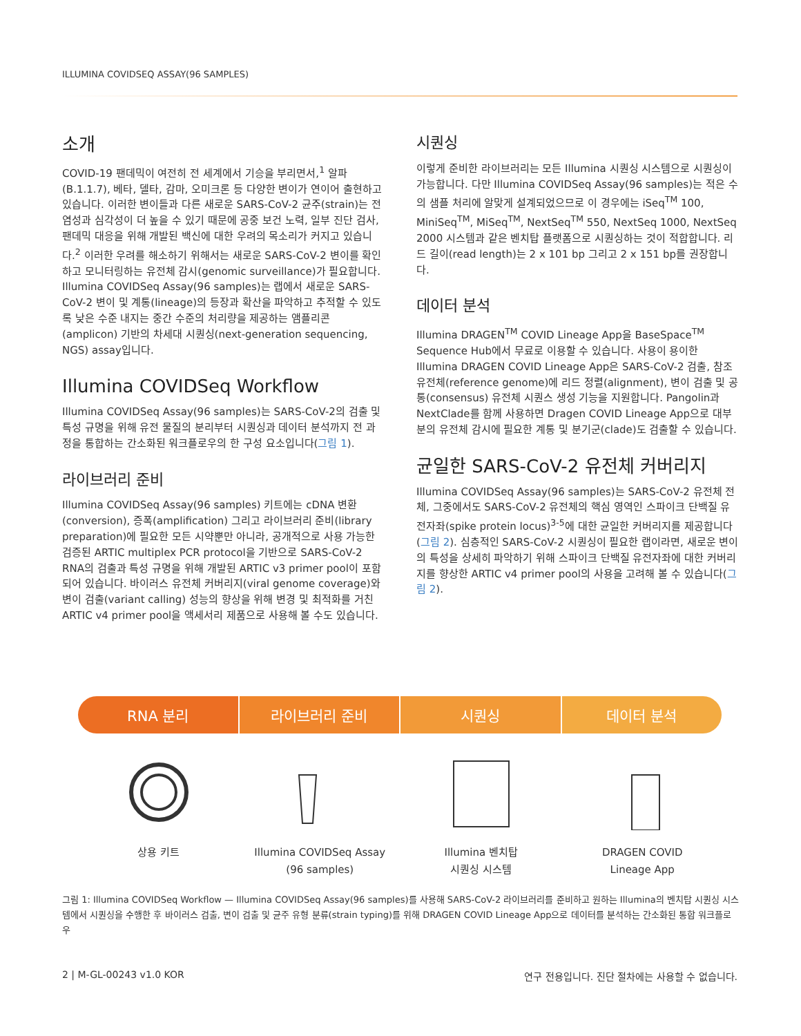ILLUMINA COVIDSEQ ASSAY(96 SAMPLES)
소개
COVID-19 팬데믹이 여전히 전 세계에서 기승을 부리면서,<sup>1</sup> 알파(B.1.1.7), 베타, 델타, 감마, 오미크론 등 다양한 변이가 연이어 출현하고 있습니다. 이러한 변이들과 다른 새로운 SARS-CoV-2 균주(strain)는 전염성과 심각성이 더 높을 수 있기 때문에 공중 보건 노력, 일부 진단 검사, 팬데믹 대응을 위해 개발된 백신에 대한 우려의 목소리가 커지고 있습니다.<sup>2</sup> 이러한 우려를 해소하기 위해서는 새로운 SARS-CoV-2 변이를 확인하고 모니터링하는 유전체 감시(genomic surveillance)가 필요합니다. Illumina COVIDSeq Assay(96 samples)는 랩에서 새로운 SARS-CoV-2 변이 및 계통(lineage)의 등장과 확산을 파악하고 추적할 수 있도록 낮은 수준 내지는 중간 수준의 처리량을 제공하는 앰플리콘(amplicon) 기반의 차세대 시퀀싱(next-generation sequencing, NGS) assay입니다.
Illumina COVIDSeq Workflow
Illumina COVIDSeq Assay(96 samples)는 SARS-CoV-2의 검출 및 특성 규명을 위해 유전 물질의 분리부터 시퀀싱과 데이터 분석까지 전 과정을 통합하는 간소화된 워크플로우의 한 구성 요소입니다(그림 1).
라이브러리 준비
Illumina COVIDSeq Assay(96 samples) 키트에는 cDNA 변환(conversion), 증폭(amplification) 그리고 라이브러리 준비(library preparation)에 필요한 모든 시약뿐만 아니라, 공개적으로 사용 가능한 검증된 ARTIC multiplex PCR protocol을 기반으로 SARS-CoV-2 RNA의 검출과 특성 규명을 위해 개발된 ARTIC v3 primer pool이 포함되어 있습니다. 바이러스 유전체 커버리지(viral genome coverage)와 변이 검출(variant calling) 성능의 향상을 위해 변경 및 최적화를 거친 ARTIC v4 primer pool을 액세서리 제품으로 사용해 볼 수도 있습니다.
시퀀싱
이렇게 준비한 라이브러리는 모든 Illumina 시퀀싱 시스템으로 시퀀싱이 가능합니다. 다만 Illumina COVIDSeq Assay(96 samples)는 적은 수의 샘플 처리에 알맞게 설계되었으므로 이 경우에는 iSeq<sup>TM</sup> 100, MiniSeq<sup>TM</sup>, MiSeq<sup>TM</sup>, NextSeq<sup>TM</sup> 550, NextSeq 1000, NextSeq 2000 시스템과 같은 벤치탑 플랫폼으로 시퀀싱하는 것이 적합합니다. 리드 길이(read length)는 2 x 101 bp 그리고 2 x 151 bp를 권장합니다.
데이터 분석
Illumina DRAGEN<sup>TM</sup> COVID Lineage App을 BaseSpace<sup>TM</sup> Sequence Hub에서 무료로 이용할 수 있습니다. 사용이 용이한 Illumina DRAGEN COVID Lineage App은 SARS-CoV-2 검출, 참조 유전체(reference genome)에 리드 정렬(alignment), 변이 검출 및 공통(consensus) 유전체 시퀀스 생성 기능을 지원합니다. Pangolin과 NextClade를 함께 사용하면 Dragen COVID Lineage App으로 대부분의 유전체 감시에 필요한 계통 및 분기군(clade)도 검출할 수 있습니다.
균일한 SARS-CoV-2 유전체 커버리지
Illumina COVIDSeq Assay(96 samples)는 SARS-CoV-2 유전체 전체, 그중에서도 SARS-CoV-2 유전체의 핵심 영역인 스파이크 단백질 유전자좌(spike protein locus)<sup>3-5</sup>에 대한 균일한 커버리지를 제공합니다(그림 2). 심층적인 SARS-CoV-2 시퀀싱이 필요한 랩이라면, 새로운 변이의 특성을 상세히 파악하기 위해 스파이크 단백질 유전자좌에 대한 커버리지를 향상한 ARTIC v4 primer pool의 사용을 고려해 볼 수 있습니다(그림 2).
RNA 분리 라이브러리 준비 시퀀싱 데이터 분석
상용 키트 Illumina COVIDSeq Assay
(96 samples)
Illumina 벤치탑
시퀀싱 시스템
DRAGEN COVID
Lineage App
그림 1: Illumina COVIDSeq Workflow — Illumina COVIDSeq Assay(96 samples)를 사용해 SARS-CoV-2 라이브러리를 준비하고 원하는 Illumina의 벤치탑 시퀀싱 시스템에서 시퀀싱을 수행한 후 바이러스 검출, 변이 검출 및 균주 유형 분류(strain typing)를 위해 DRAGEN COVID Lineage App으로 데이터를 분석하는 간소화된 통합 워크플로우
2 | M-GL-00243 v1.0 KOR 연구 전용입니다. 진단 절차에는 사용할 수 없습니다.